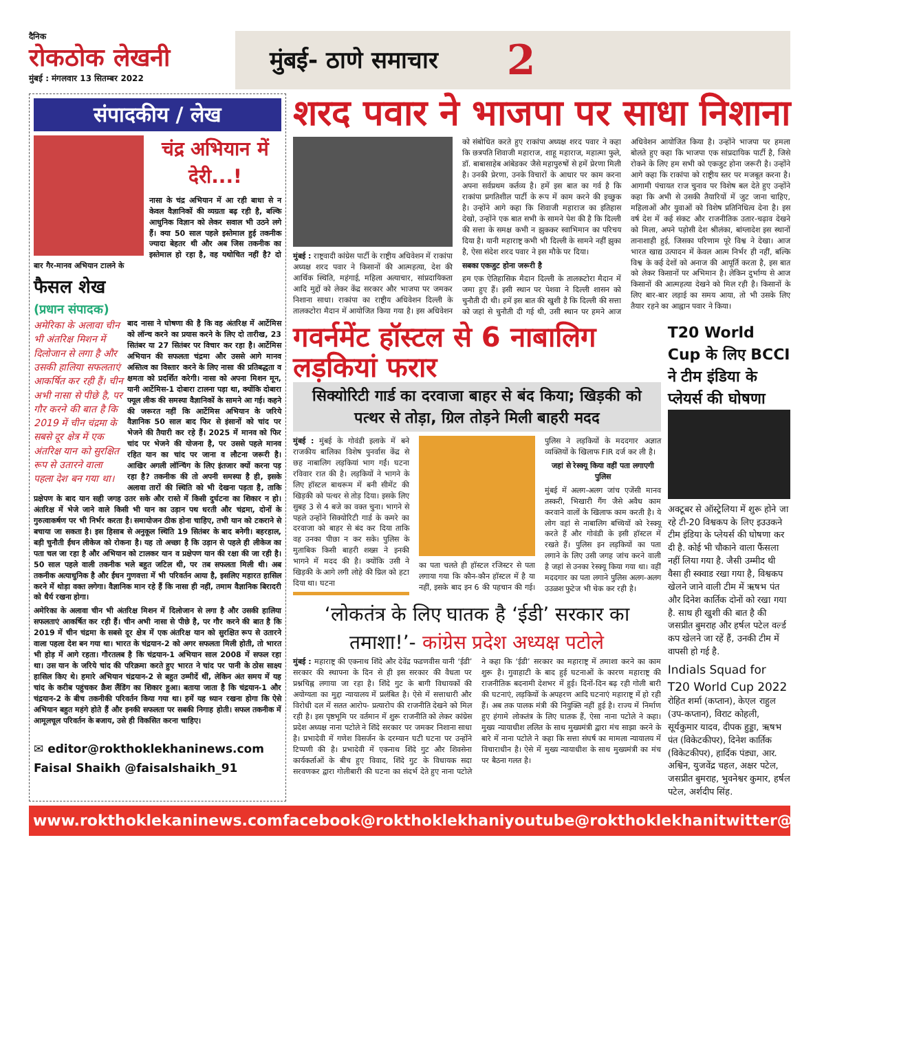दैनिक
रोकठोक लेखनी
मुंबई : मंगलवार 13 सितम्बर 2022
मुंबई- ठाणे समाचार 2
संपादकीय / लेख
चंद्र अभियान में देरी...!
नासा के चंद्र अभियान में आ रही बाधा से न केवल वैज्ञानिकों की व्यग्रता बढ़ रही है, बल्कि आधुनिक विज्ञान को लेकर सवाल भी उठने लगे हैं। क्या 50 साल पहले इस्तेमाल हुई तकनीक ज्यादा बेहतर थी और अब जिस तकनीक का इस्तेमाल हो रहा है, वह यथोचित नहीं है? दो बार गैर-मानव अभियान टालने के
फैसल शेख
(प्रधान संपादक)
अमेरिका के अलावा चीन भी अंतरिक्ष मिशन में दिलोजान से लगा है और उसकी हालिया सफलताएं आकर्षित कर रही हैं। चीन अभी नासा से पीछे है, पर गौर करने की बात है कि 2019 में चीन चंद्रमा के सबसे दूर क्षेत्र में एक अंतरिक्ष यान को सुरक्षित रूप से उतारने वाला पहला देश बन गया था।
बाद नासा ने घोषणा की है कि वह अंतरिक्ष में आर्टेमिस को लॉन्च करने का प्रयास करने के लिए दो तारीख, 23 सितंबर या 27 सितंबर पर विचार कर रहा है। आर्टेमिस अभियान की सफलता चंद्रमा और उससे आगे मानव अस्तित्व का विस्तार करने के लिए नासा की प्रतिबद्धता व क्षमता को प्रदर्शित करेगी। नासा को अपना मिशन मून, यानी आर्टेमिस-1 दोबारा टालना पड़ा था, क्योंकि दोबारा फ्यूल लीक की समस्या वैज्ञानिकों के सामने आ गई। कहने की जरूरत नहीं कि आर्टेमिस अभियान के जरिये वैज्ञानिक 50 साल बाद फिर से इंसानों को चांद पर भेजने की तैयारी कर रहे हैं। 2025 में मानव को फिर चांद पर भेजने की योजना है, पर उससे पहले मानव रहित यान का चांद पर जाना व लौटना जरूरी है। आखिर अगली लॉन्चिंग के लिए इंतजार क्यों करना पड़ रहा है? तकनीक की तो अपनी समस्या है ही, इसके अलावा तारों की स्थिति को भी देखना पड़ता है, ताकि प्रक्षेपण के बाद यान सही जगह उतर सके और रास्ते में किसी दुर्घटना का शिकार न हो। अंतरिक्ष में भेजे जाने वाले किसी भी यान का उड़ान पथ धरती और चंद्रमा, दोनों के गुरुत्वाकर्षण पर भी निर्भर करता है। समायोजन ठीक होना चाहिए, तभी यान को टकराने से बचाया जा सकता है। इस हिसाब से अनुकूल स्थिति 19 सितंबर के बाद बनेगी। बहरहाल, बड़ी चुनौती ईंधन लीकेज को रोकना है। यह तो अच्छा है कि उड़ान से पहले ही लीकेज का पता चल जा रहा है और अभियान को टालकर यान व प्रक्षेपण यान की रक्षा की जा रही है। 50 साल पहले वाली तकनीक भले बहुत जटिल थी, पर तब सफलता मिली थी। अब तकनीक अत्याधुनिक है और ईंधन गुणवत्ता में भी परिवर्तन आया है, इसलिए महारत हासिल करने में थोड़ा वक्त लगेगा। वैज्ञानिक मान रहे हैं कि नासा ही नहीं, तमाम वैज्ञानिक बिरादरी को धैर्य रखना होगा।
अमेरिका के अलावा चीन भी अंतरिक्ष मिशन में दिलोजान से लगा है और उसकी हालिया सफलताएं आकर्षित कर रही हैं। चीन अभी नासा से पीछे है, पर गौर करने की बात है कि 2019 में चीन चंद्रमा के सबसे दूर क्षेत्र में एक अंतरिक्ष यान को सुरक्षित रूप से उतारने वाला पहला देश बन गया था। भारत के चंद्रयान-2 को अगर सफलता मिली होती, तो भारत भी होड़ में आगे रहता। गौरतलब है कि चंद्रयान-1 अभियान साल 2008 में सफल रहा था। उस यान के जरिये चांद की परिक्रमा करते हुए भारत ने चांद पर पानी के ठोस साक्ष्य हासिल किए थे। हमारे अभियान चंद्रयान-2 से बहुत उम्मीदें थीं, लेकिन अंत समय में यह चांद के करीब पहुंचकर क्रैश लैंडिंग का शिकार हुआ। बताया जाता है कि चंद्रयान-1 और चंद्रयान-2 के बीच तकनीकी परिवर्तन किया गया था। हमें यह ध्यान रखना होगा कि ऐसे अभियान बहुत महंगे होते हैं और इनकी सफलता पर सबकी निगाह होती। सफल तकनीक में आमूलचूल परिवर्तन के बजाय, उसे ही विकसित करना चाहिए।
✉ editor@rokthoklekhaninews.com
Faisal Shaikh @faisalshaikh_91
शरद पवार ने भाजपा पर साधा निशाना
मुंबई : राष्ट्रवादी कांग्रेस पार्टी के राष्ट्रीय अधिवेशन में राकांपा अध्यक्ष शरद पवार ने किसानों की आत्महत्या, देश की आर्थिक स्थिति, महंगाई, महिला अत्याचार, सांप्रदायिकता आदि मुद्दों को लेकर केंद्र सरकार और भाजपा पर जमकर निशाना साधा। राकांपा का राष्ट्रीय अधिवेशन दिल्ली के तालकटोरा मैदान में आयोजित किया गया है। इस अधिवेशन को संबोधित करते हुए राकांपा अध्यक्ष शरद पवार ने कहा कि छत्रपति शिवाजी महाराज, शाहू महाराज, महात्मा फुले, डॉ. बाबासाहेब आंबेडकर जैसे महापुरुषों से हमें प्रेरणा मिली है। उनकी प्रेरणा, उनके विचारों के आधार पर काम करना अपना सर्वप्रथम कर्तव्य है। हमें इस बात का गर्व है कि राकांपा प्रगतिशील पार्टी के रूप में काम करने की इच्छुक है। उन्होंने आगे कहा कि शिवाजी महाराज का इतिहास देखो, उन्होंने एक बात सभी के सामने पेश की है कि दिल्ली की सत्ता के समक्ष कभी न झुककर स्वाभिमान का परिचय दिया है। यानी महाराष्ट्र कभी भी दिल्ली के सामने नहीं झुका है, ऐसा संदेश शरद पवार ने इस मौके पर दिया।
सबका एकजुट होना जरूरी है
हम एक ऐतिहासिक मैदान दिल्ली के तालकटोरा मैदान में जमा हुए हैं। इसी स्थान पर पेशवा ने दिल्ली शासन को चुनौती दी थी। हमें इस बात की खुशी है कि दिल्ली की सत्ता को जहां से चुनौती दी गई थी, उसी स्थान पर हमने आज अधिवेशन आयोजित किया है। उन्होंने भाजपा पर हमला बोलते हुए कहा कि भाजपा एक सांप्रदायिक पार्टी है, जिसे रोकने के लिए हम सभी को एकजुट होना जरूरी है। उन्होंने आगे कहा कि राकांपा को राष्ट्रीय स्तर पर मजबूत करना है। आगामी पंचायत राज चुनाव पर विशेष बल देते हुए उन्होंने कहा कि अभी से उसकी तैयारियों में जुट जाना चाहिए, महिलाओं और युवाओं को विशेष प्रतिनिधित्व देना है। इस वर्ष देश में कई संकट और राजनीतिक उतार-चढ़ाव देखने को मिला, अपने पड़ोसी देश श्रीलंका, बांग्लादेश इस स्थानों तानाशाही हुई, जिसका परिणाम पूरे विश्व ने देखा। आज भारत खाद्य उत्पादन में केवल आत्म निर्भर ही नहीं, बल्कि विश्व के कई देशों को अनाज की आपूर्ति करता है, इस बात को लेकर किसानों पर अभिमान है। लेकिन दुर्भाग्य से आज किसानों की आत्महत्या देखने को मिल रही है। किसानों के लिए बार-बार लड़ाई का समय आया, तो भी उसके लिए तैयार रहने का आह्वान पवार ने किया।
गवर्नमेंट हॉस्टल से 6 नाबालिग लड़कियां फरार
सिक्योरिटी गार्ड का दरवाजा बाहर से बंद किया; खिड़की को पत्थर से तोड़ा, ग्रिल तोड़ने मिली बाहरी मदद
मुंबई : मुंबई के गोवंडी इलाके में बने राजकीय बालिका विशेष पुनर्वास केंद्र से छह नाबालिग लड़कियां भाग गईं। घटना रविवार रात की है। लड़कियों ने भागने के लिए हॉस्टल बाथरूम में बनी सीमेंट की खिड़की को पत्थर से तोड़ दिया। इसके लिए सुबह 3 से 4 बजे का वक्त चुना। भागने से पहले उन्होंने सिक्योरिटी गार्ड के कमरे का दरवाजा को बाहर से बंद कर दिया ताकि वह उनका पीछा न कर सके। पुलिस के मुताबिक किसी बाहरी शख्स ने इनकी भागने में मदद की है। क्योंकि उसी ने खिड़की के आगे लगी लोहे की ग्रिल को हटा दिया था। घटना
का पता चलते ही हॉस्टल रजिस्टर से पता लगाया गया कि कौन-कौन हॉस्टल में है या नहीं, इसके बाद इन 6 की पहचान की गई। पुलिस ने लड़कियों के मददगार अज्ञात व्यक्तियों के खिलाफ FIR दर्ज कर ली है।
जहां से रेस्क्यू किया वहीं पता लगाएगी पुलिस
मुंबई में अलग-अलग जांच एजेंसी मानव तस्करी, भिखारी गैंग जैसे अवैध काम करवाने वालों के खिलाफ काम करती है। ये लोग वहां से नाबालिग बच्चियों को रेस्क्यू करते हैं और गोवंडी के इसी हॉस्टल में रखते हैं। पुलिस इन लड़कियों का पता लगाने के लिए उसी जगह जांच करने वाली है जहां से उनका रेस्क्यू किया गया था। वहीं मददगार का पता लगाने पुलिस अलग-अलग उउळश फुटेज भी चेक कर रही है।
‘लोकतंत्र के लिए घातक है ‘ईडी’ सरकार का तमाशा!’- कांग्रेस प्रदेश अध्यक्ष पटोले
मुंबई : महाराष्ट्र की एकनाथ शिंदे और देवेंद्र फडणवीस यानी ‘ईडी’ सरकार की स्थापना के दिन से ही इस सरकार की वैधता पर प्रश्नचिह्न लगाया जा रहा है। शिंदे गुट के बागी विधायकों की अयोग्यता का मुद्दा न्यायालय में प्रलंबित है। ऐसे में सत्ताधारी और विरोधी दल में सतत आरोप- प्रत्यारोप की राजनीति देखने को मिल रही है। इस पृष्ठभूमि पर वर्तमान में शुरू राजनीति को लेकर कांग्रेस प्रदेश अध्यक्ष नाना पटोले ने शिंदे सरकार पर जमकर निशाना साधा है। प्रभादेवी में गणेश विसर्जन के दरम्यान घटी घटना पर उन्होंने टिप्पणी की है। प्रभादेवी में एकनाथ शिंदे गुट और शिवसेना कार्यकर्ताओं के बीच हुए विवाद, शिंदे गुट के विधायक सदा सरवणकर द्वारा गोलीबारी की घटना का संदर्भ देते हुए नाना पटोले ने कहा कि ‘ईडी’ सरकार का महाराष्ट्र में तमाशा करने का काम शुरू है। गुवाहाटी के बाद हुई घटनाओं के कारण महाराष्ट्र की राजनीतिक बदनामी देशभर में हुई। दिनों-दिन बढ़ रही गोली बारी की घटनाएं, लड़कियों के अपहरण आदि घटनाएं महाराष्ट्र में हो रही हैं। अब तक पालक मंत्री की नियुक्ति नहीं हुई है। राज्य में निर्माण हुए हंगामे लोकतंत्र के लिए घातक हैं, ऐसा नाना पटोले ने कहा। मुख्य न्यायाधीश ललित के साथ मुख्यमंत्री द्वारा मंच साझा करने के बारे में नाना पटोले ने कहा कि सत्ता संघर्ष का मामला न्यायालय में विचाराधीन है। ऐसे में मुख्य न्यायाधीश के साथ मुख्यमंत्री का मंच पर बैठना गलत है।
T20 World Cup के लिए BCCI ने टीम इंडिया के प्लेयर्स की घोषणा
अक्टूबर से ऑस्ट्रेलिया में शुरू होने जा रहे टी-20 विश्वकप के लिए इउउकने टीम इंडिया के प्लेयर्स की घोषणा कर दी है. कोई भी चौकाने वाला फैंसला नहीं लिया गया है. जैसी उम्मीद थी वैसा ही स्क्वाड रखा गया है, विश्वकप खेलने जाने वाली टीम में ऋषभ पंत और दिनेश कार्तिक दोनों को रखा गया है. साथ ही खुशी की बात है की जसप्रीत बुमराह और हर्षल पटेल वर्ल्ड कप खेलने जा रहें हैं, उनकी टीम में वापसी हो गई है.
Indials Squad for T20 World Cup 2022 रोहित शर्मा (कप्तान), केएल राहुल (उप-कप्तान), विराट कोहली, सूर्यकुमार यादव, दीपक हुड्डा, ऋषभ पंत (विकेटकीपर), दिनेश कार्तिक (विकेटकीपर), हार्दिक पंड्या, आर. अश्विन, युजवेंद्र चहल, अक्षर पटेल, जसप्रीत बुमराह, भुवनेश्वर कुमार, हर्षल पटेल, अर्शदीप सिंह.
www.rokthoklekaninews.com facebook@rokthoklekhani youtube@rokthoklekhani twitter@rokthoklekhani